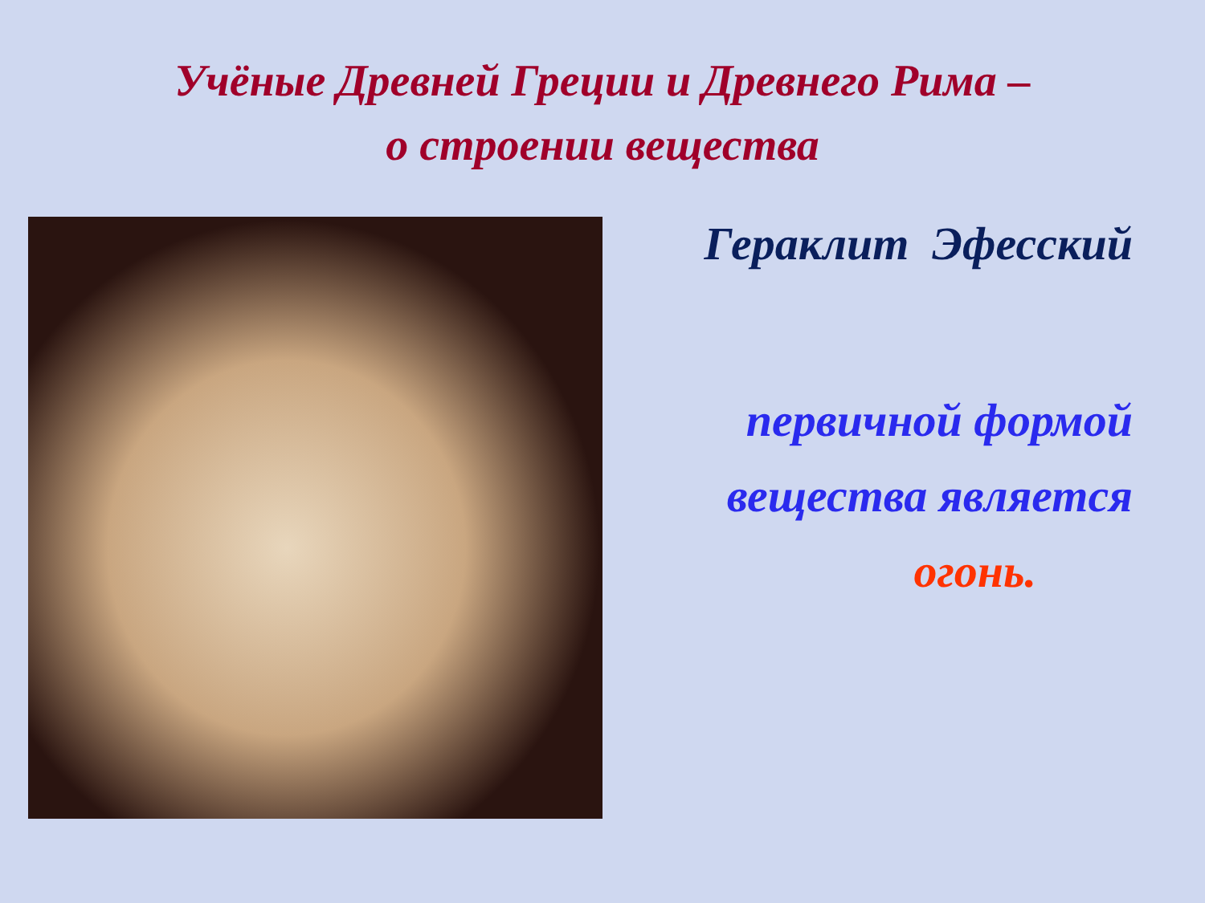Учёные Древней Греции и Древнего Рима –
о строении вещества
Гераклит Эфесский
первичной формой
вещества является
огонь.